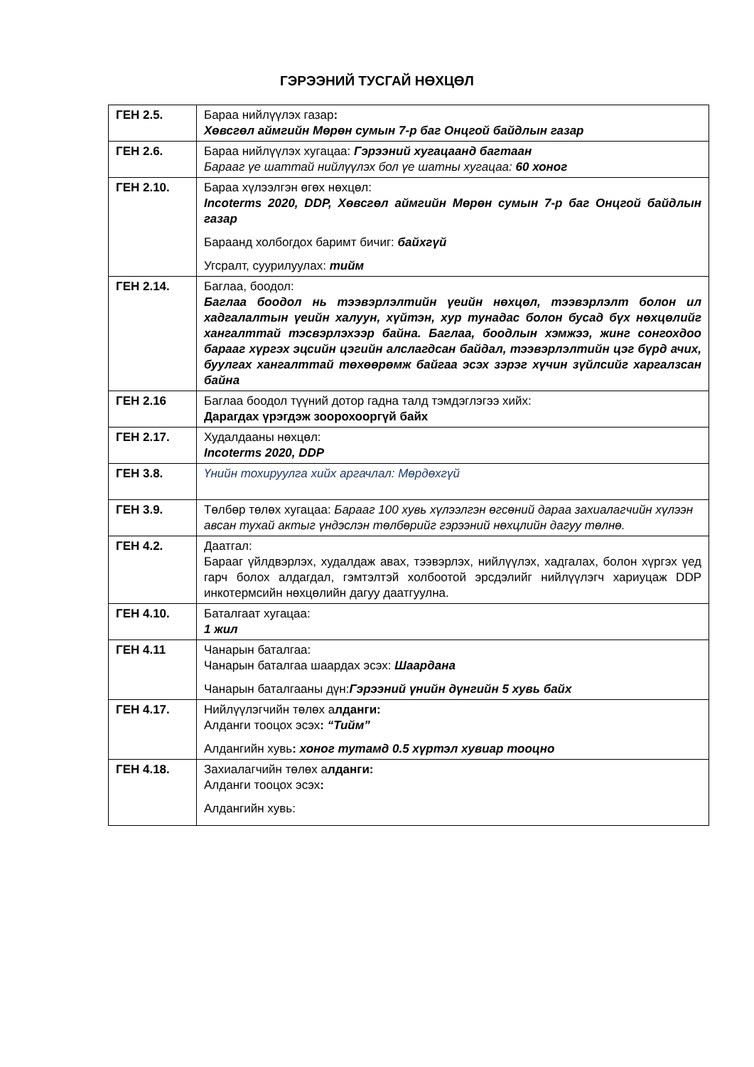ГЭРЭЭНИЙ ТУСГАЙ НӨХЦӨЛ
| ГЕН 2.5. | Бараа нийлүүлэх газар : Хөвсгөл аймгийн Мөрөн сумын 7-р баг Онцгой байдлын газар |
| ГЕН 2.6. | Бараа нийлүүлэх хугацаа: Гэрээний хугацаанд багтаан Барааг үе шаттай нийлүүлэх бол үе шатны хугацаа: 60 хоног |
| ГЕН 2.10. | Бараа хүлээлгэн өгөх нөхцөл: Incoterms 2020, DDP, Хөвсгөл аймгийн Мөрөн сумын 7-р баг Онцгой байдлын газар Бараанд холбогдох баримт бичиг: байхгүй Угсралт, суурилуулах: тийм |
| ГЕН 2.14. | Баглаа, боодол: Баглаа боодол нь тээвэрлэлтийн үеийн нөхцөл, тээвэрлэлт болон ил хадгалалтын үеийн халуун, хүйтэн, хур тунадас болон бусад бүх нөхцөлийг хангалттай тэсвэрлэхээр байна. Баглаа, боодлын хэмжээ, жинг сонгохдоо барааг хүргэх эцсийн цэгийн алслагдсан байдал, тээвэрлэлтийн цэг бүрд ачих, буулгах хангалттай төхөөрөмж байгаа эсэх зэрэг хүчин зүйлсийг харгалзсан байна |
| ГЕН 2.16 | Баглаа боодол түүний дотор гадна талд тэмдэглэгээ хийх: Дарагдах үрэгдэж зоорохооргүй байх |
| ГЕН 2.17. | Худалдааны нөхцөл: Incoterms 2020, DDP |
| ГЕН 3.8. | Үнийн тохируулга хийх аргачлал: Мөрдөхгүй |
| ГЕН 3.9. | Төлбөр төлөх хугацаа: Барааг 100 хувь хүлээлгэн өгсөний дараа захиалагчийн хүлээн авсан тухай актыг үндэслэн төлбөрийг гэрээний нөхцлийн дагуу төлнө. |
| ГЕН 4.2. | Даатгал: Барааг үйлдвэрлэх, худалдаж авах, тээвэрлэх, нийлүүлэх, хадгалах, болон хүргэх үед гарч болох алдагдал, гэмтэлтэй холбоотой эрсдэлийг нийлүүлэгч хариуцаж DDP инкотермсийн нөхцөлийн дагуу даатгуулна. |
| ГЕН 4.10. | Баталгаат хугацаа: 1 жил |
| ГЕН 4.11 | Чанарын баталгаа: Чанарын баталгаа шаардах эсэх: Шаардана Чанарын баталгааны дүн: Гэрээний үнийн дүнгийн 5 хувь байх |
| ГЕН 4.17. | Нийлүүлэгчийн төлөх а лданги: Алданги тооцох эсэх : “Тийм” Алдангийн хувь : хоног тутамд 0.5 хүртэл хувиар тооцно |
| ГЕН 4.18. | Захиалагчийн төлөх а лданги: Алданги тооцох эсэх : Алдангийн хувь: |